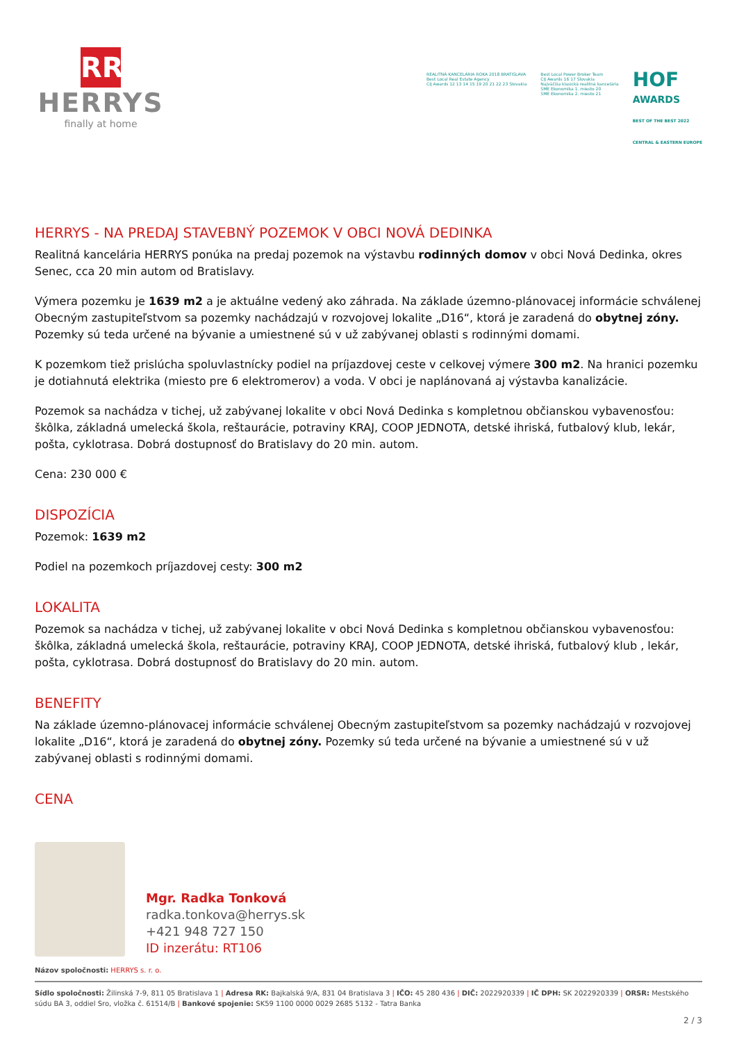RR
HERRYS
finally at home
REALITNÁ KANCELÁRIA ROKA 2018 BRATISLAVA
Best Local Real Estate Agency
CIJ Awards 12 13 14 15 19 20 21 22 23 Slovakia
Best Local Power Broker Team
CIJ Awards 16 17 Slovakia
Najväčšia klasická realitná kancelária
SME Ekonomika 1. miesto 20
SME Ekonomika 2. miesto 21
HOF
AWARDS
BEST OF THE BEST 2022
CENTRAL & EASTERN EUROPE
HERRYS - NA PREDAJ STAVEBNÝ POZEMOK V OBCI NOVÁ DEDINKA
Realitná kancelária HERRYS ponúka na predaj pozemok na výstavbu rodinných domov v obci Nová Dedinka, okres Senec, cca 20 min autom od Bratislavy.
Výmera pozemku je 1639 m2 a je aktuálne vedený ako záhrada. Na základe územno-plánovacej informácie schválenej Obecným zastupiteľstvom sa pozemky nachádzajú v rozvojovej lokalite „D16“, ktorá je zaradená do obytnej zóny. Pozemky sú teda určené na bývanie a umiestnené sú v už zabývanej oblasti s rodinnými domami.
K pozemkom tiež prislúcha spoluvlastnícky podiel na príjazdovej ceste v celkovej výmere 300 m2. Na hranici pozemku je dotiahnutá elektrika (miesto pre 6 elektromerov) a voda. V obci je naplánovaná aj výstavba kanalizácie.
Pozemok sa nachádza v tichej, už zabývanej lokalite v obci Nová Dedinka s kompletnou občianskou vybavenosťou: škôlka, základná umelecká škola, reštaurácie, potraviny KRAJ, COOP JEDNOTA, detské ihriská, futbalový klub, lekár, pošta, cyklotrasa. Dobrá dostupnosť do Bratislavy do 20 min. autom.
Cena: 230 000 €
DISPOZÍCIA
Pozemok: 1639 m2
Podiel na pozemkoch príjazdovej cesty: 300 m2
LOKALITA
Pozemok sa nachádza v tichej, už zabývanej lokalite v obci Nová Dedinka s kompletnou občianskou vybavenosťou: škôlka, základná umelecká škola, reštaurácie, potraviny KRAJ, COOP JEDNOTA, detské ihriská, futbalový klub , lekár, pošta, cyklotrasa. Dobrá dostupnosť do Bratislavy do 20 min. autom.
BENEFITY
Na základe územno-plánovacej informácie schválenej Obecným zastupiteľstvom sa pozemky nachádzajú v rozvojovej lokalite „D16“, ktorá je zaradená do obytnej zóny. Pozemky sú teda určené na bývanie a umiestnené sú v už zabývanej oblasti s rodinnými domami.
CENA
Mgr. Radka Tonková
radka.tonkova@herrys.sk
+421 948 727 150
ID inzerátu: RT106
Názov spoločnosti: HERRYS s. r. o.
Sídlo spoločnosti: Žilinská 7-9, 811 05 Bratislava 1 | Adresa RK: Bajkalská 9/A, 831 04 Bratislava 3 | IČO: 45 280 436 | DIČ: 2022920339 | IČ DPH: SK 2022920339 | ORSR: Mestského súdu BA 3, oddiel Sro, vložka č. 61514/B | Bankové spojenie: SK59 1100 0000 0029 2685 5132 - Tatra Banka
2 / 3